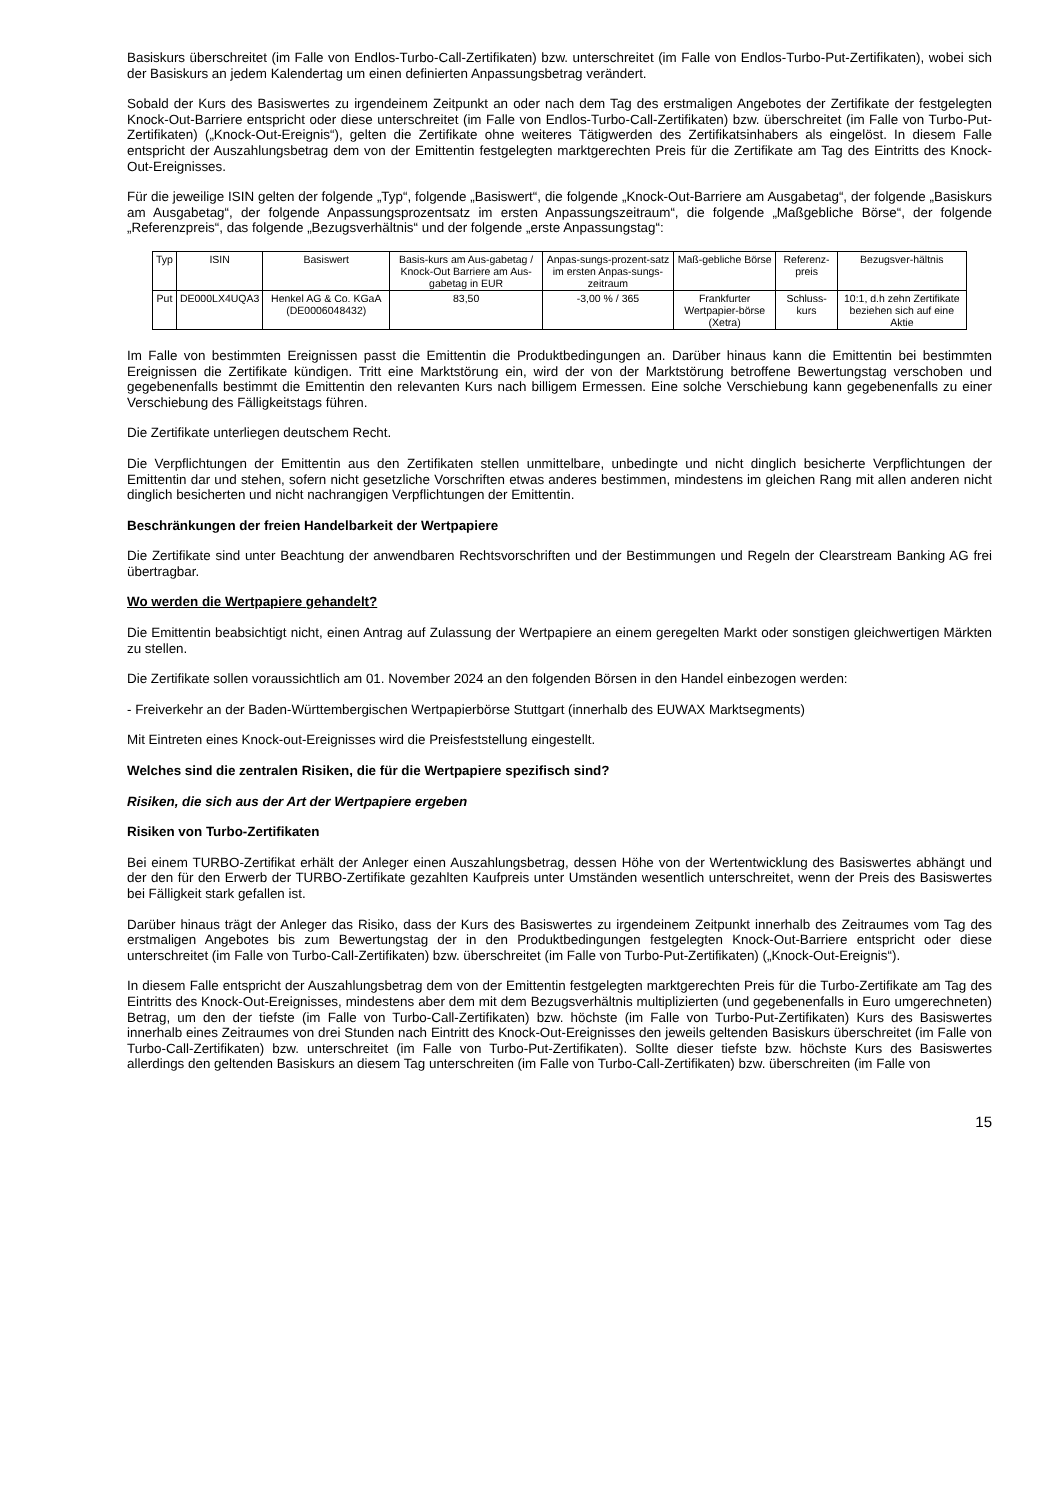Basiskurs überschreitet (im Falle von Endlos-Turbo-Call-Zertifikaten) bzw. unterschreitet (im Falle von Endlos-Turbo-Put-Zertifikaten), wobei sich der Basiskurs an jedem Kalendertag um einen definierten Anpassungsbetrag verändert.
Sobald der Kurs des Basiswertes zu irgendeinem Zeitpunkt an oder nach dem Tag des erstmaligen Angebotes der Zertifikate der festgelegten Knock-Out-Barriere entspricht oder diese unterschreitet (im Falle von Endlos-Turbo-Call-Zertifikaten) bzw. überschreitet (im Falle von Turbo-Put-Zertifikaten) („Knock-Out-Ereignis“), gelten die Zertifikate ohne weiteres Tätigwerden des Zertifikatsinhabers als eingelöst. In diesem Falle entspricht der Auszahlungsbetrag dem von der Emittentin festgelegten marktgerechten Preis für die Zertifikate am Tag des Eintritts des Knock-Out-Ereignisses.
Für die jeweilige ISIN gelten der folgende „Typ“, folgende „Basiswert“, die folgende „Knock-Out-Barriere am Ausgabetag“, der folgende „Basiskurs am Ausgabetag“, der folgende Anpassungsprozentsatz im ersten Anpassungszeitraum“, die folgende „Maßgebliche Börse“, der folgende „Referenzpreis“, das folgende „Bezugsverhältnis“ und der folgende „erste Anpassungstag“:
| Typ | ISIN | Basiswert | Basis-kurs am Aus-gabetag / Knock-Out Barriere am Aus-gabetag in EUR | Anpas-sungs-prozent-satz im ersten Anpas-sungs-zeitraum | Maß-gebliche Börse | Referenz-preis | Bezugsver-hältnis |
| --- | --- | --- | --- | --- | --- | --- | --- |
| Put | DE000LX4UQA3 | Henkel AG & Co. KGaA (DE0006048432) | 83,50 | -3,00 % / 365 | Frankfurter Wertpapier-börse (Xetra) | Schluss-kurs | 10:1, d.h zehn Zertifikate beziehen sich auf eine Aktie |
Im Falle von bestimmten Ereignissen passt die Emittentin die Produktbedingungen an. Darüber hinaus kann die Emittentin bei bestimmten Ereignissen die Zertifikate kündigen. Tritt eine Marktstörung ein, wird der von der Marktstörung betroffene Bewertungstag verschoben und gegebenenfalls bestimmt die Emittentin den relevanten Kurs nach billigem Ermessen. Eine solche Verschiebung kann gegebenenfalls zu einer Verschiebung des Fälligkeitstags führen.
Die Zertifikate unterliegen deutschem Recht.
Die Verpflichtungen der Emittentin aus den Zertifikaten stellen unmittelbare, unbedingte und nicht dinglich besicherte Verpflichtungen der Emittentin dar und stehen, sofern nicht gesetzliche Vorschriften etwas anderes bestimmen, mindestens im gleichen Rang mit allen anderen nicht dinglich besicherten und nicht nachrangigen Verpflichtungen der Emittentin.
Beschränkungen der freien Handelbarkeit der Wertpapiere
Die Zertifikate sind unter Beachtung der anwendbaren Rechtsvorschriften und der Bestimmungen und Regeln der Clearstream Banking AG frei übertragbar.
Wo werden die Wertpapiere gehandelt?
Die Emittentin beabsichtigt nicht, einen Antrag auf Zulassung der Wertpapiere an einem geregelten Markt oder sonstigen gleichwertigen Märkten zu stellen.
Die Zertifikate sollen voraussichtlich am 01. November 2024 an den folgenden Börsen in den Handel einbezogen werden:
- Freiverkehr an der Baden-Württembergischen Wertpapierbörse Stuttgart (innerhalb des EUWAX Marktsegments)
Mit Eintreten eines Knock-out-Ereignisses wird die Preisfeststellung eingestellt.
Welches sind die zentralen Risiken, die für die Wertpapiere spezifisch sind?
Risiken, die sich aus der Art der Wertpapiere ergeben
Risiken von Turbo-Zertifikaten
Bei einem TURBO-Zertifikat erhält der Anleger einen Auszahlungsbetrag, dessen Höhe von der Wertentwicklung des Basiswertes abhängt und der den für den Erwerb der TURBO-Zertifikate gezahlten Kaufpreis unter Umständen wesentlich unterschreitet, wenn der Preis des Basiswertes bei Fälligkeit stark gefallen ist.
Darüber hinaus trägt der Anleger das Risiko, dass der Kurs des Basiswertes zu irgendeinem Zeitpunkt innerhalb des Zeitraumes vom Tag des erstmaligen Angebotes bis zum Bewertungstag der in den Produktbedingungen festgelegten Knock-Out-Barriere entspricht oder diese unterschreitet (im Falle von Turbo-Call-Zertifikaten) bzw. überschreitet (im Falle von Turbo-Put-Zertifikaten) („Knock-Out-Ereignis“).
In diesem Falle entspricht der Auszahlungsbetrag dem von der Emittentin festgelegten marktgerechten Preis für die Turbo-Zertifikate am Tag des Eintritts des Knock-Out-Ereignisses, mindestens aber dem mit dem Bezugsverhältnis multiplizierten (und gegebenenfalls in Euro umgerechneten) Betrag, um den der tiefste (im Falle von Turbo-Call-Zertifikaten) bzw. höchste (im Falle von Turbo-Put-Zertifikaten) Kurs des Basiswertes innerhalb eines Zeitraumes von drei Stunden nach Eintritt des Knock-Out-Ereignisses den jeweils geltenden Basiskurs überschreitet (im Falle von Turbo-Call-Zertifikaten) bzw. unterschreitet (im Falle von Turbo-Put-Zertifikaten). Sollte dieser tiefste bzw. höchste Kurs des Basiswertes allerdings den geltenden Basiskurs an diesem Tag unterschreiten (im Falle von Turbo-Call-Zertifikaten) bzw. überschreiten (im Falle von
15